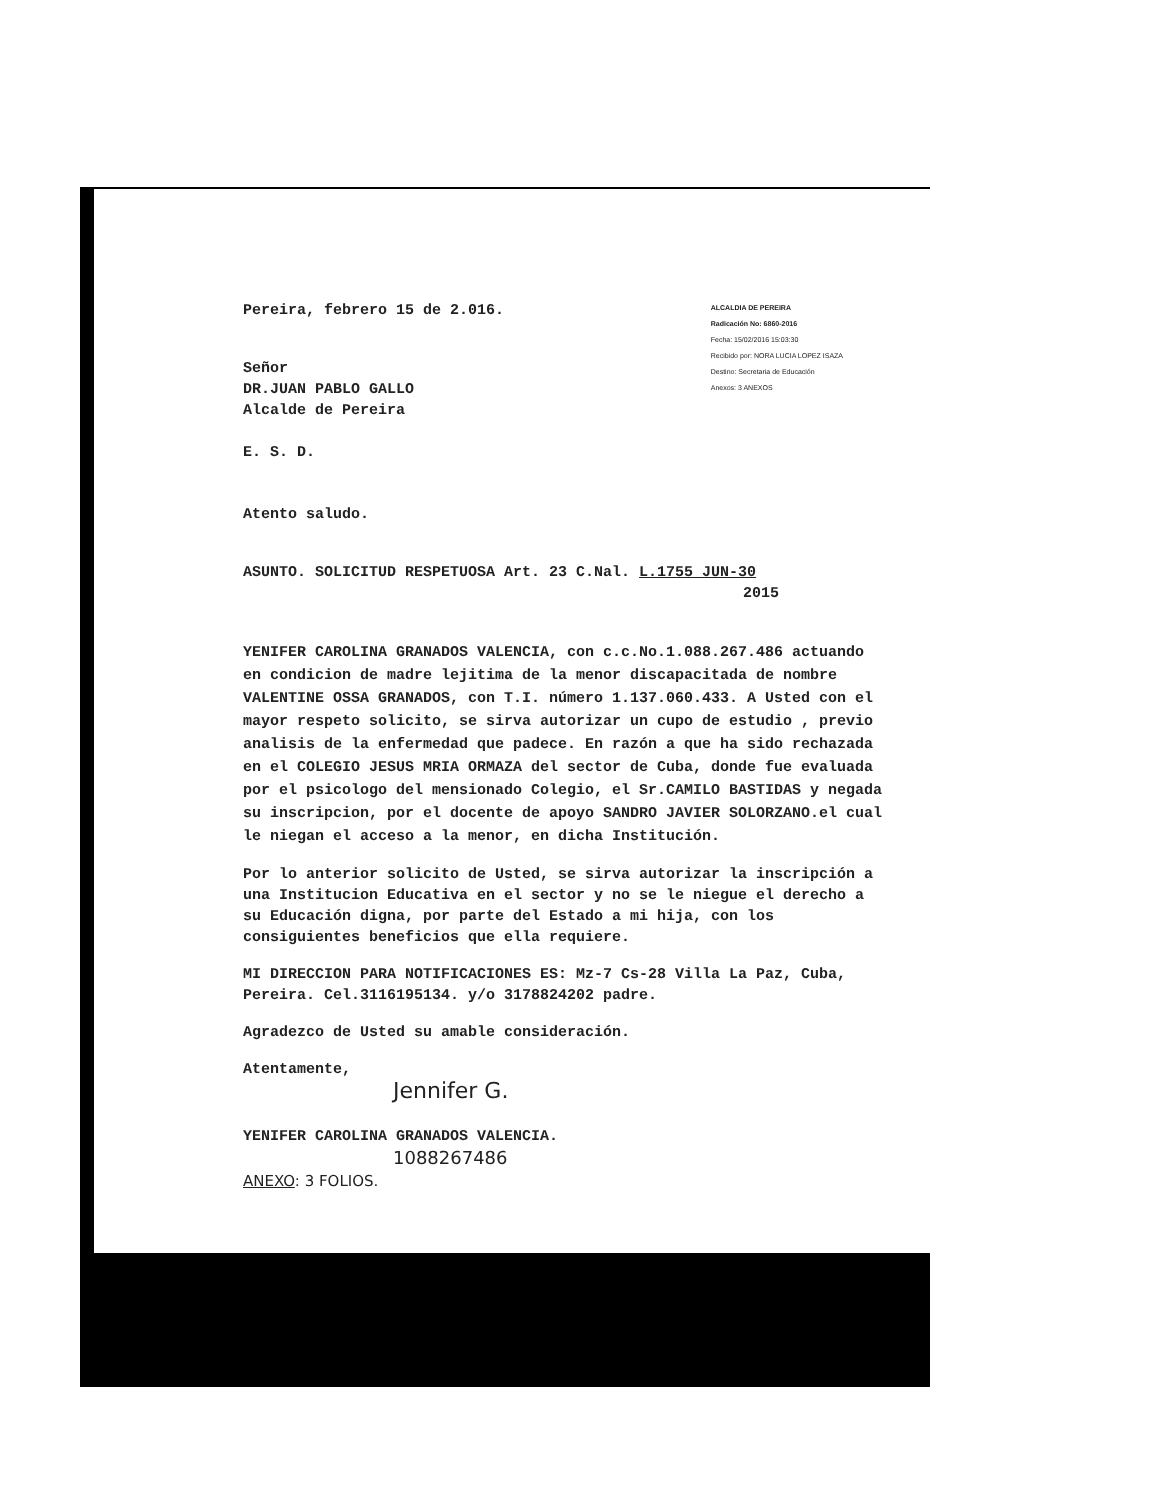Pereira, febrero 15 de 2.016.
Señor
DR.JUAN PABLO GALLO
Alcalde de Pereira
E. S. D.
ALCALDIA DE PEREIRA
Radicación No: 6860-2016
Fecha: 15/02/2016 15:03:30
Recibido por: NORA LUCIA LOPEZ ISAZA
Destino: Secretaria de Educación
Anexos: 3 ANEXOS
Atento saludo.
ASUNTO. SOLICITUD RESPETUOSA Art. 23 C.Nal. L.1755 JUN-30
2015
YENIFER CAROLINA GRANADOS VALENCIA, con c.c.No.1.088.267.486 actuando en condicion de madre lejitima de la menor discapacitada de nombre VALENTINE OSSA GRANADOS, con T.I. número 1.137.060.433. A Usted con el mayor respeto solicito, se sirva autorizar un cupo de estudio , previo analisis de la enfermedad que padece. En razón a que ha sido rechazada en el COLEGIO JESUS MRIA ORMAZA del sector de Cuba, donde fue evaluada por el psicologo del mensionado Colegio, el Sr.CAMILO BASTIDAS y negada su inscripcion, por el docente de apoyo SANDRO JAVIER SOLORZANO.el cual le niegan el acceso a la menor, en dicha Institución.
Por lo anterior solicito de Usted, se sirva autorizar la inscripción a una Institucion Educativa en el sector y no se le niegue el derecho a su Educación digna, por parte del Estado a mi hija, con los consiguientes beneficios que ella requiere.
MI DIRECCION PARA NOTIFICACIONES ES: Mz-7 Cs-28 Villa La Paz, Cuba, Pereira. Cel.3116195134. y/o 3178824202 padre.
Agradezco de Usted su amable consideración.
Atentamente,
Jennifer G.
YENIFER CAROLINA GRANADOS VALENCIA.
1088267486
ANEXO: 3 FOLIOS.